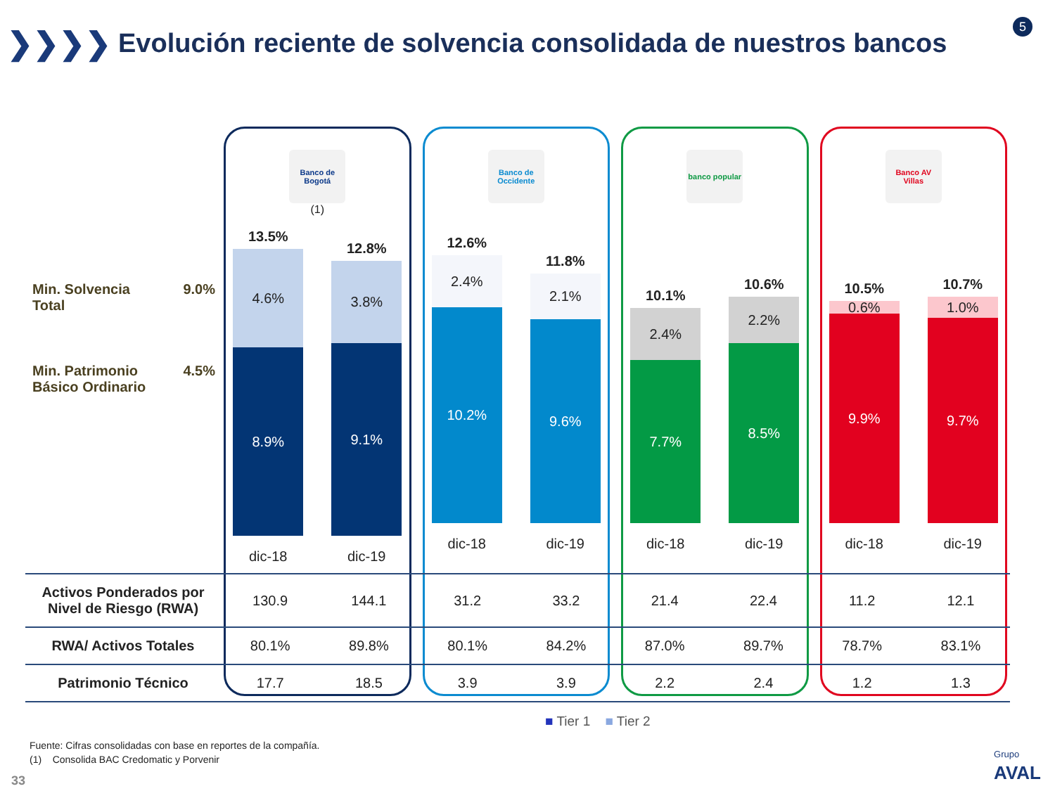❯❯❯❯
Evolución reciente de solvencia consolidada de nuestros bancos
5
Min. Solvencia
Total 9.0%
Min. Patrimonio
Básico Ordinario 4.5%
Banco de Bogotá
(1)
13.5%
4.6%
8.9%
12.8%
3.8%
9.1%
dic-18 dic-19
Banco de Occidente
12.6%
2.4%
10.2%
11.8%
2.1%
9.6%
dic-18 dic-19
banco popular
10.1%
2.4%
7.7%
10.6%
2.2%
8.5%
dic-18 dic-19
Banco AV Villas
10.5%
0.6%
9.9%
10.7%
1.0%
9.7%
dic-18 dic-19
| Activos Ponderados por Nivel de Riesgo (RWA) | 130.9 | 144.1 | 31.2 | 33.2 | 21.4 | 22.4 | 11.2 | 12.1 |
| RWA/ Activos Totales | 80.1% | 89.8% | 80.1% | 84.2% | 87.0% | 89.7% | 78.7% | 83.1% |
| Patrimonio Técnico | 17.7 | 18.5 | 3.9 | 3.9 | 2.2 | 2.4 | 1.2 | 1.3 |
■ Tier 1 ■ Tier 2
Fuente: Cifras consolidadas con base en reportes de la compañía.
(1) Consolida BAC Credomatic y Porvenir
33
Grupo
AVAL